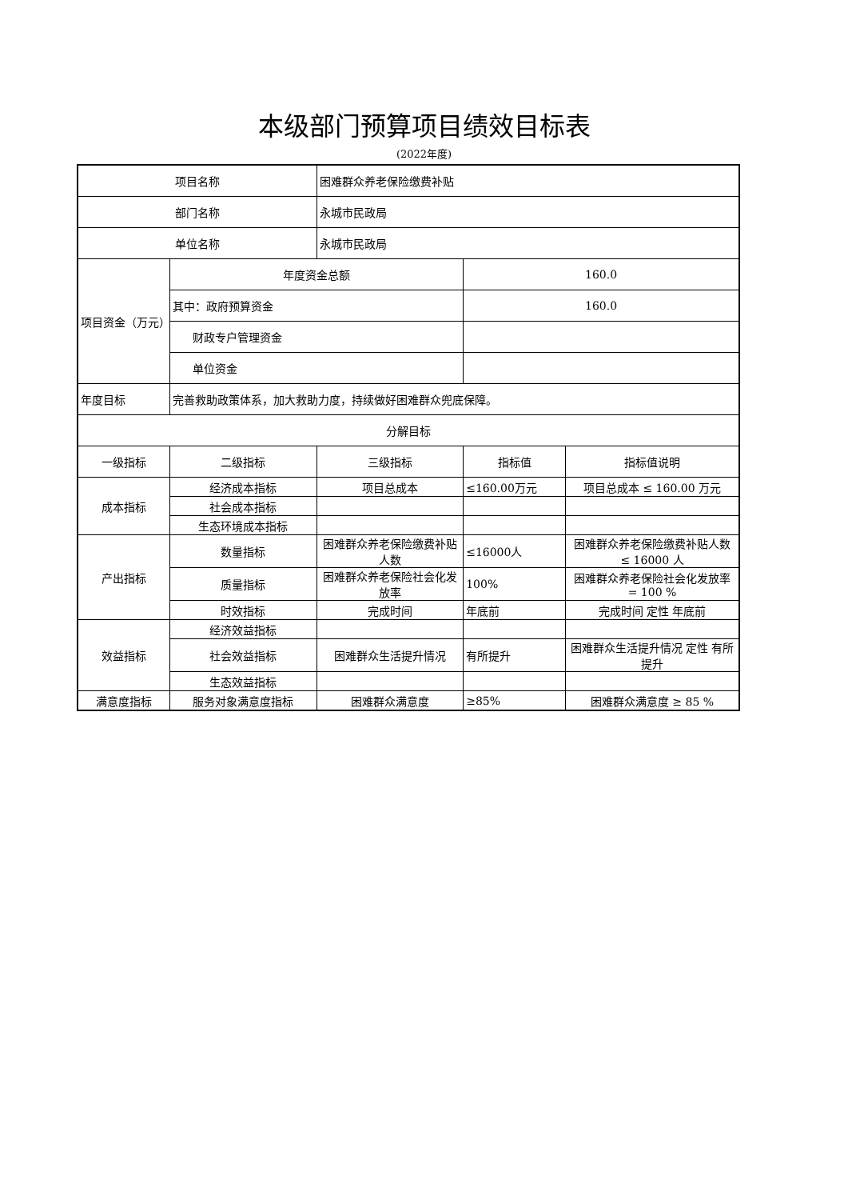本级部门预算项目绩效目标表
(2022年度)
| 项目名称 | | 困难群众养老保险缴费补贴 | | |
| 部门名称 | | 永城市民政局 | | |
| 单位名称 | | 永城市民政局 | | |
| 项目资金（万元） | 年度资金总额 | | 160.0 | |
| | 其中：政府预算资金 | | 160.0 | |
| | 财政专户管理资金 | | | |
| | 单位资金 | | | |
| 年度目标 | 完善救助政策体系，加大救助力度，持续做好困难群众兜底保障。 | | | |
| 分解目标 | | | | |
| 一级指标 | 二级指标 | 三级指标 | 指标值 | 指标值说明 |
| 成本指标 | 经济成本指标 | 项目总成本 | ≤160.00万元 | 项目总成本 ≤ 160.00 万元 |
| | 社会成本指标 | | | |
| | 生态环境成本指标 | | | |
| 产出指标 | 数量指标 | 困难群众养老保险缴费补贴人数 | ≤16000人 | 困难群众养老保险缴费补贴人数 ≤ 16000 人 |
| | 质量指标 | 困难群众养老保险社会化发放率 | 100% | 困难群众养老保险社会化发放率 = 100 % |
| | 时效指标 | 完成时间 | 年底前 | 完成时间 定性 年底前 |
| 效益指标 | 经济效益指标 | | | |
| | 社会效益指标 | 困难群众生活提升情况 | 有所提升 | 困难群众生活提升情况 定性 有所提升 |
| | 生态效益指标 | | | |
| 满意度指标 | 服务对象满意度指标 | 困难群众满意度 | ≥85% | 困难群众满意度 ≥ 85 % |